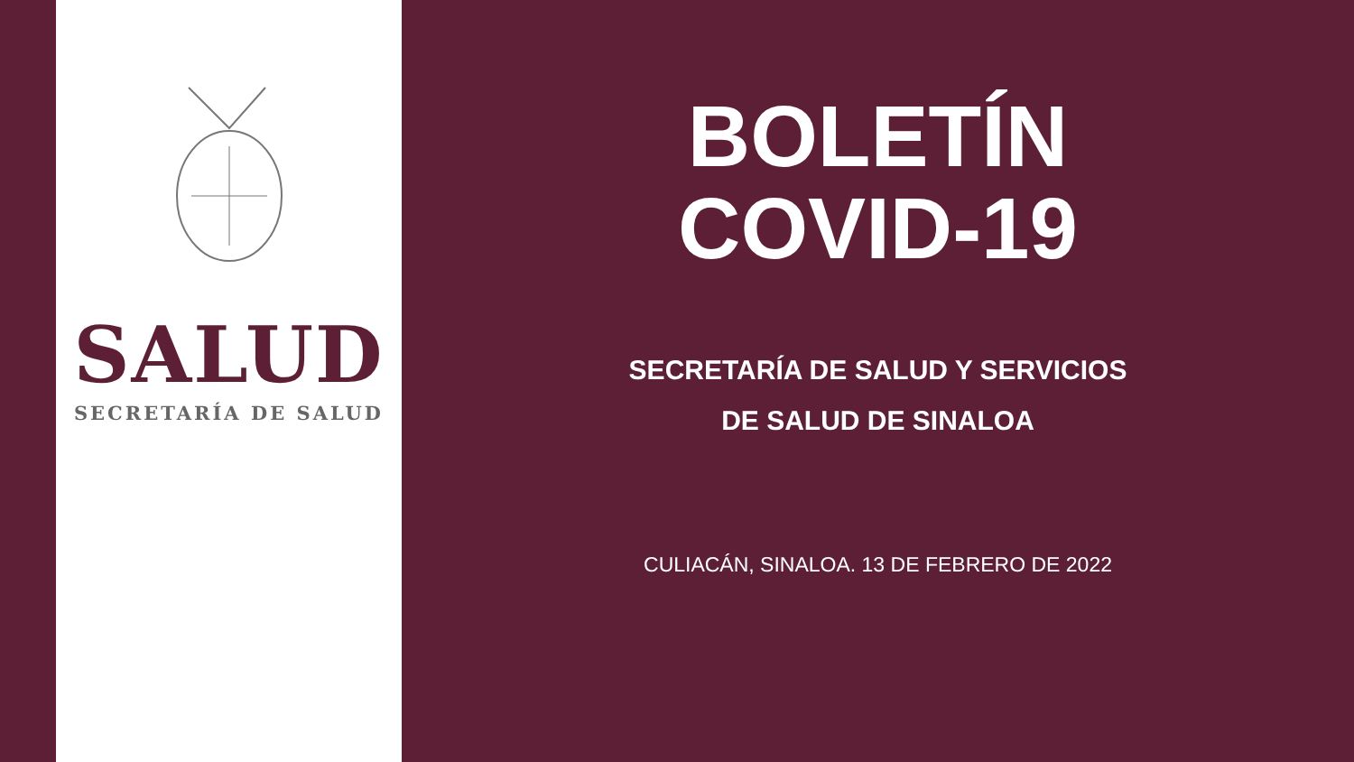SALUD
SECRETARÍA DE SALUD
BOLETÍN
COVID-19
SECRETARÍA DE SALUD Y SERVICIOS
DE SALUD DE SINALOA
CULIACÁN, SINALOA. 13 DE FEBRERO DE 2022